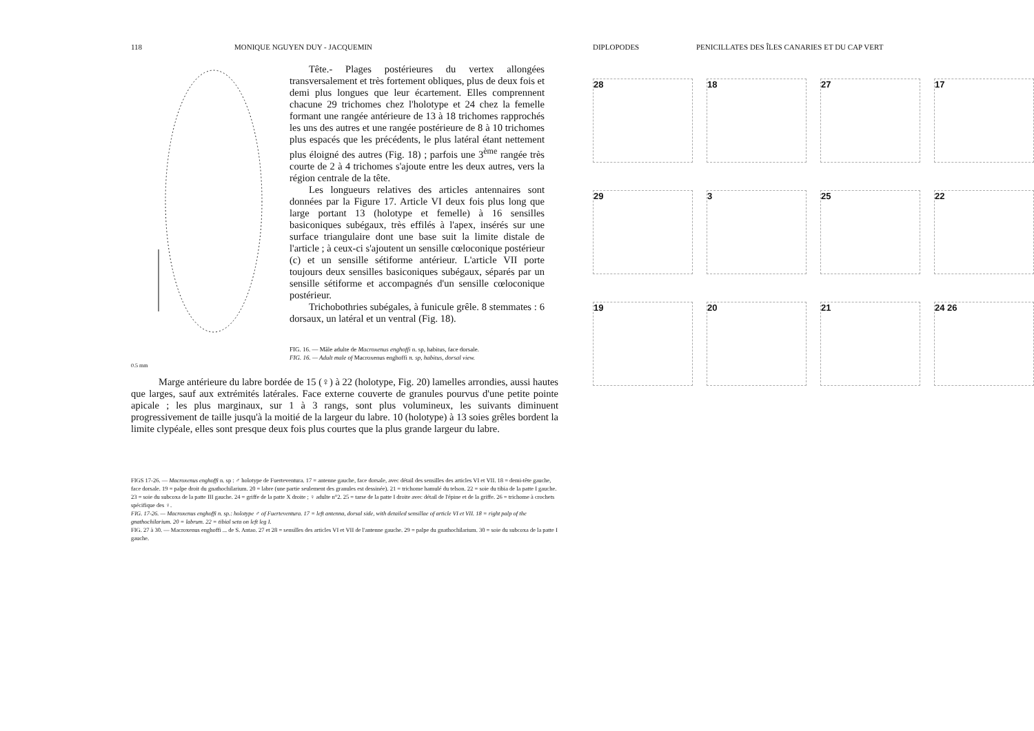118 MONIQUE NGUYEN DUY - JACQUEMIN
0.5 mm
Tête.- Plages postérieures du vertex allongées transversalement et très fortement obliques, plus de deux fois et demi plus longues que leur écartement. Elles comprennent chacune 29 trichomes chez l'holotype et 24 chez la femelle formant une rangée antérieure de 13 à 18 trichomes rapprochés les uns des autres et une rangée postérieure de 8 à 10 trichomes plus espacés que les précédents, le plus latéral étant nettement plus éloigné des autres (Fig. 18) ; parfois une 3<sup>ème</sup> rangée très courte de 2 à 4 trichomes s'ajoute entre les deux autres, vers la région centrale de la tête.
Les longueurs relatives des articles antennaires sont données par la Figure 17. Article VI deux fois plus long que large portant 13 (holotype et femelle) à 16 sensilles basiconiques subégaux, très effilés à l'apex, insérés sur une surface triangulaire dont une base suit la limite distale de l'article ; à ceux-ci s'ajoutent un sensille cœloconique postérieur (c) et un sensille sétiforme antérieur. L'article VII porte toujours deux sensilles basiconiques subégaux, séparés par un sensille sétiforme et accompagnés d'un sensille cœloconique postérieur.
Trichobothries subégales, à funicule grêle. 8 stemmates : 6 dorsaux, un latéral et un ventral (Fig. 18).
FIG. 16. — Mâle adulte de Macroxenus enghoffi n. sp, habitus, face dorsale.
FIG. 16. — Adult male of Macroxenus enghoffi n. sp, habitus, dorsal view.
Marge antérieure du labre bordée de 15 (♀) à 22 (holotype, Fig. 20) lamelles arrondies, aussi hautes que larges, sauf aux extrémités latérales. Face externe couverte de granules pourvus d'une petite pointe apicale ; les plus marginaux, sur 1 à 3 rangs, sont plus volumineux, les suivants diminuent progressivement de taille jusqu'à la moitié de la largeur du labre. 10 (holotype) à 13 soies grêles bordent la limite clypéale, elles sont presque deux fois plus courtes que la plus grande largeur du labre.
FIGS 17-26. — Macroxenus enghoffi n. sp : ♂ holotype de Fuerteventura. 17 = antenne gauche, face dorsale, avec détail des sensilles des articles VI et VII. 18 = demi-tête gauche, face dorsale. 19 = palpe droit du gnathochilarium. 20 = labre (une partie seulement des granules est dessinée). 21 = trichome hamulé du telson. 22 = soie du tibia de la patte I gauche. 23 = soie du subcoxa de la patte III gauche. 24 = griffe de la patte X droite ; ♀ adulte n°2. 25 = tarse de la patte I droite avec détail de l'épine et de la griffe. 26 = trichome à crochets spécifique des ♀.
FIG. 17-26. — Macroxenus enghoffi n. sp.: holotype ♂ of Fuerteventura. 17 = left antenna, dorsal side, with detailed sensillae of article VI et VII. 18 = right palp of the gnathochilarium. 20 = labrum. 22 = tibial seta on left leg I.
FIG. 27 à 30. — Macroxenus enghoffi ... de S. Antao. 27 et 28 = sensilles des articles VI et VII de l'antenne gauche. 29 = palpe du gnathochilarium. 30 = soie du subcoxa de la patte I gauche.
DIPLOPODES PENICILLATES DES ÎLES CANARIES ET DU CAP VERT
28
18
27
17
29
3
25
22
19
20
21
24 26